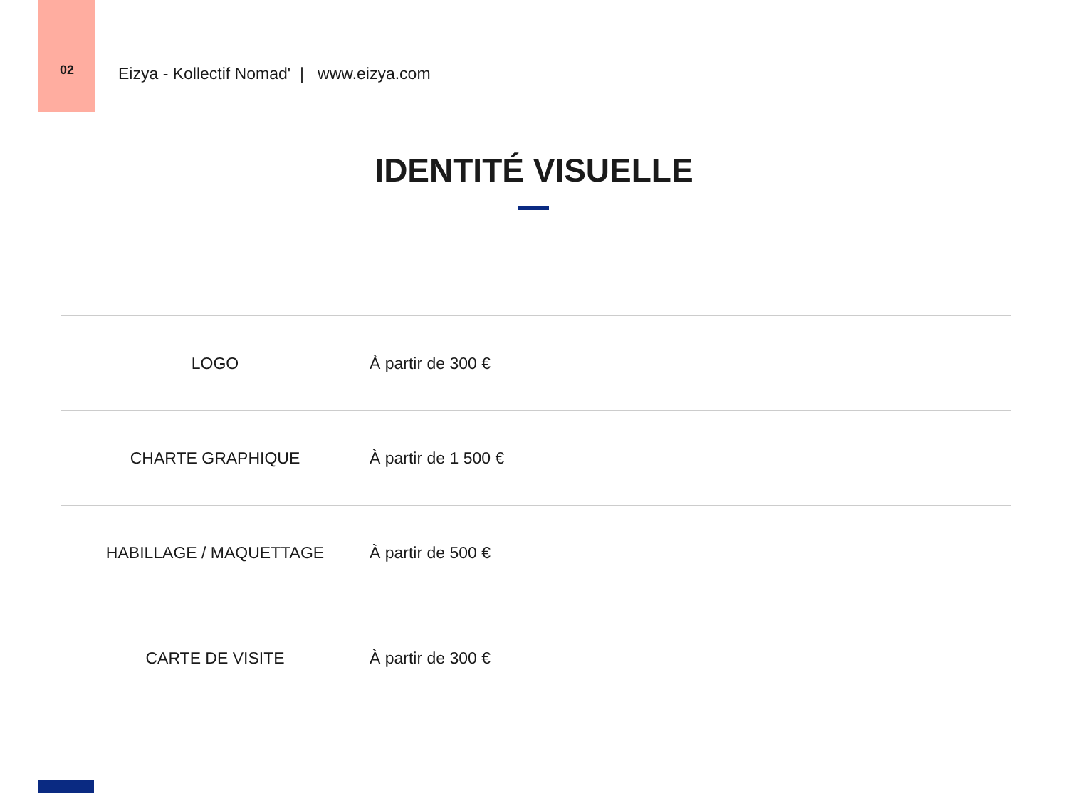02
Eizya - Kollectif Nomad' | www.eizya.com
IDENTITÉ VISUELLE
| LOGO | À partir de 300 € |
| CHARTE GRAPHIQUE | À partir de 1 500 € |
| HABILLAGE / MAQUETTAGE | À partir de 500 € |
| CARTE DE VISITE | À partir de 300 € |